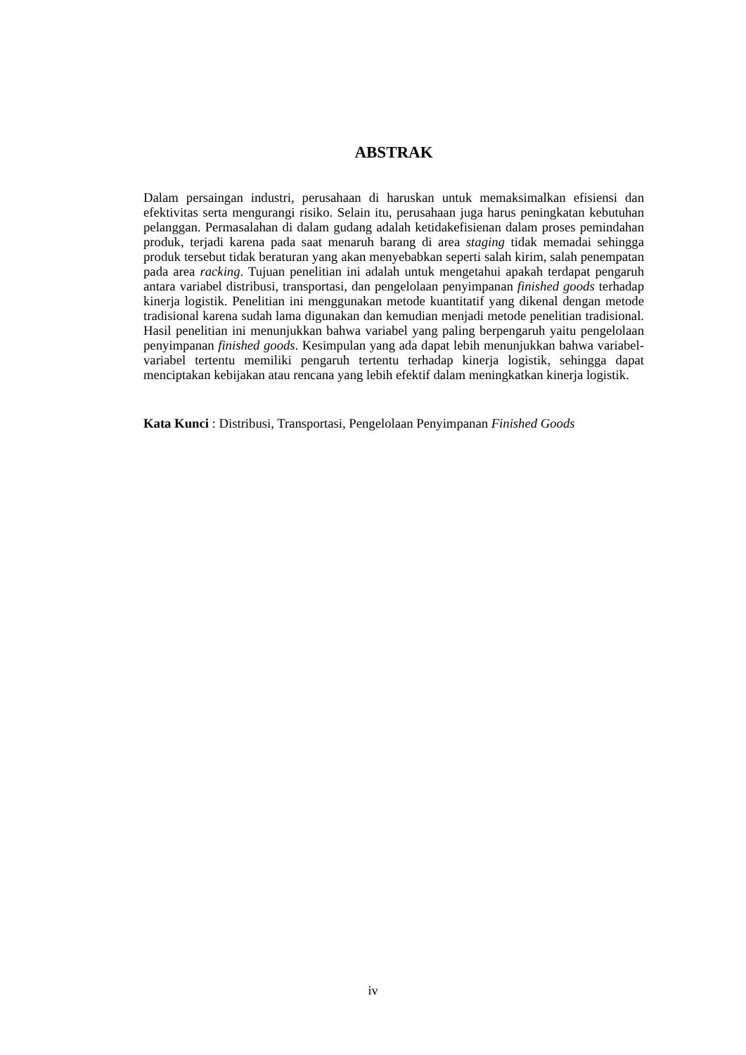ABSTRAK
Dalam persaingan industri, perusahaan di haruskan untuk memaksimalkan efisiensi dan efektivitas serta mengurangi risiko. Selain itu, perusahaan juga harus peningkatan kebutuhan pelanggan. Permasalahan di dalam gudang adalah ketidakefisienan dalam proses pemindahan produk, terjadi karena pada saat menaruh barang di area staging tidak memadai sehingga produk tersebut tidak beraturan yang akan menyebabkan seperti salah kirim, salah penempatan pada area racking. Tujuan penelitian ini adalah untuk mengetahui apakah terdapat pengaruh antara variabel distribusi, transportasi, dan pengelolaan penyimpanan finished goods terhadap kinerja logistik. Penelitian ini menggunakan metode kuantitatif yang dikenal dengan metode tradisional karena sudah lama digunakan dan kemudian menjadi metode penelitian tradisional. Hasil penelitian ini menunjukkan bahwa variabel yang paling berpengaruh yaitu pengelolaan penyimpanan finished goods. Kesimpulan yang ada dapat lebih menunjukkan bahwa variabel-variabel tertentu memiliki pengaruh tertentu terhadap kinerja logistik, sehingga dapat menciptakan kebijakan atau rencana yang lebih efektif dalam meningkatkan kinerja logistik.
Kata Kunci : Distribusi, Transportasi, Pengelolaan Penyimpanan Finished Goods
iv